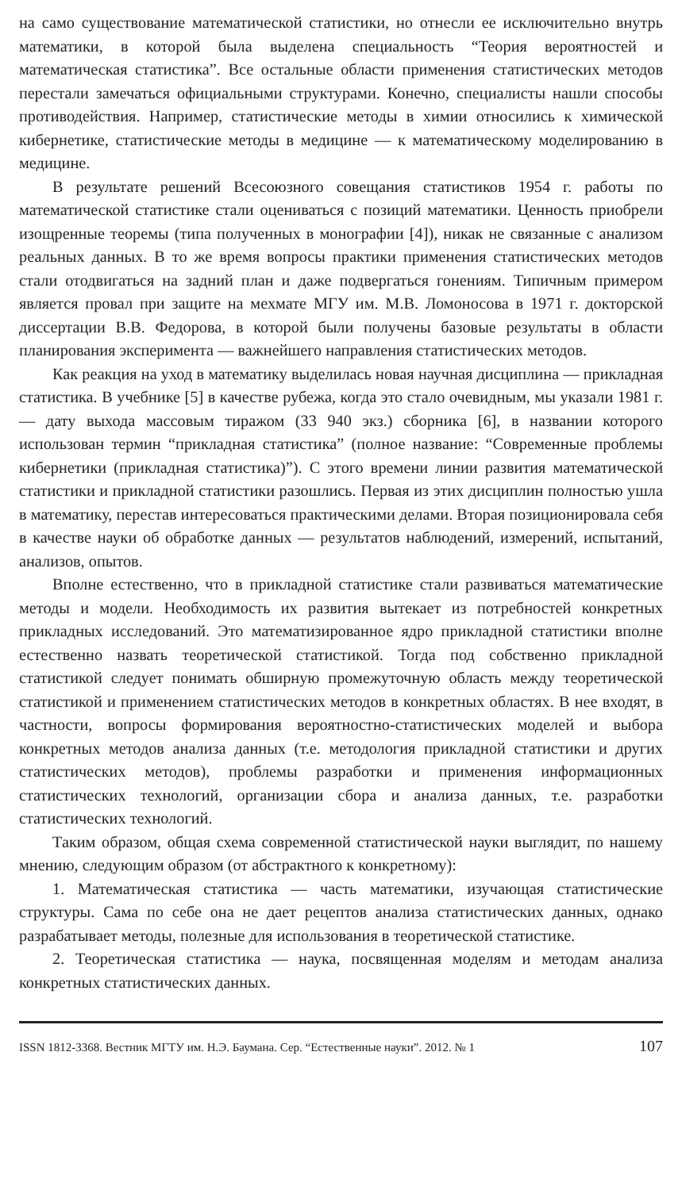на само существование математической статистики, но отнесли ее исключительно внутрь математики, в которой была выделена специальность “Теория вероятностей и математическая статистика”. Все остальные области применения статистических методов перестали замечаться официальными структурами. Конечно, специалисты нашли способы противодействия. Например, статистические методы в химии относились к химической кибернетике, статистические методы в медицине — к математическому моделированию в медицине.
В результате решений Всесоюзного совещания статистиков 1954 г. работы по математической статистике стали оцениваться с позиций математики. Ценность приобрели изощренные теоремы (типа полученных в монографии [4]), никак не связанные с анализом реальных данных. В то же время вопросы практики применения статистических методов стали отодвигаться на задний план и даже подвергаться гонениям. Типичным примером является провал при защите на мехмате МГУ им. М.В. Ломоносова в 1971 г. докторской диссертации В.В. Федорова, в которой были получены базовые результаты в области планирования эксперимента — важнейшего направления статистических методов.
Как реакция на уход в математику выделилась новая научная дисциплина — прикладная статистика. В учебнике [5] в качестве рубежа, когда это стало очевидным, мы указали 1981 г. — дату выхода массовым тиражом (33 940 экз.) сборника [6], в названии которого использован термин “прикладная статистика” (полное название: “Современные проблемы кибернетики (прикладная статистика)”). С этого времени линии развития математической статистики и прикладной статистики разошлись. Первая из этих дисциплин полностью ушла в математику, перестав интересоваться практическими делами. Вторая позиционировала себя в качестве науки об обработке данных — результатов наблюдений, измерений, испытаний, анализов, опытов.
Вполне естественно, что в прикладной статистике стали развиваться математические методы и модели. Необходимость их развития вытекает из потребностей конкретных прикладных исследований. Это математизированное ядро прикладной статистики вполне естественно назвать теоретической статистикой. Тогда под собственно прикладной статистикой следует понимать обширную промежуточную область между теоретической статистикой и применением статистических методов в конкретных областях. В нее входят, в частности, вопросы формирования вероятностно-статистических моделей и выбора конкретных методов анализа данных (т.е. методология прикладной статистики и других статистических методов), проблемы разработки и применения информационных статистических технологий, организации сбора и анализа данных, т.е. разработки статистических технологий.
Таким образом, общая схема современной статистической науки выглядит, по нашему мнению, следующим образом (от абстрактного к конкретному):
1. Математическая статистика — часть математики, изучающая статистические структуры. Сама по себе она не дает рецептов анализа статистических данных, однако разрабатывает методы, полезные для использования в теоретической статистике.
2. Теоретическая статистика — наука, посвященная моделям и методам анализа конкретных статистических данных.
ISSN 1812-3368. Вестник МГТУ им. Н.Э. Баумана. Сер. “Естественные науки”. 2012. № 1 107